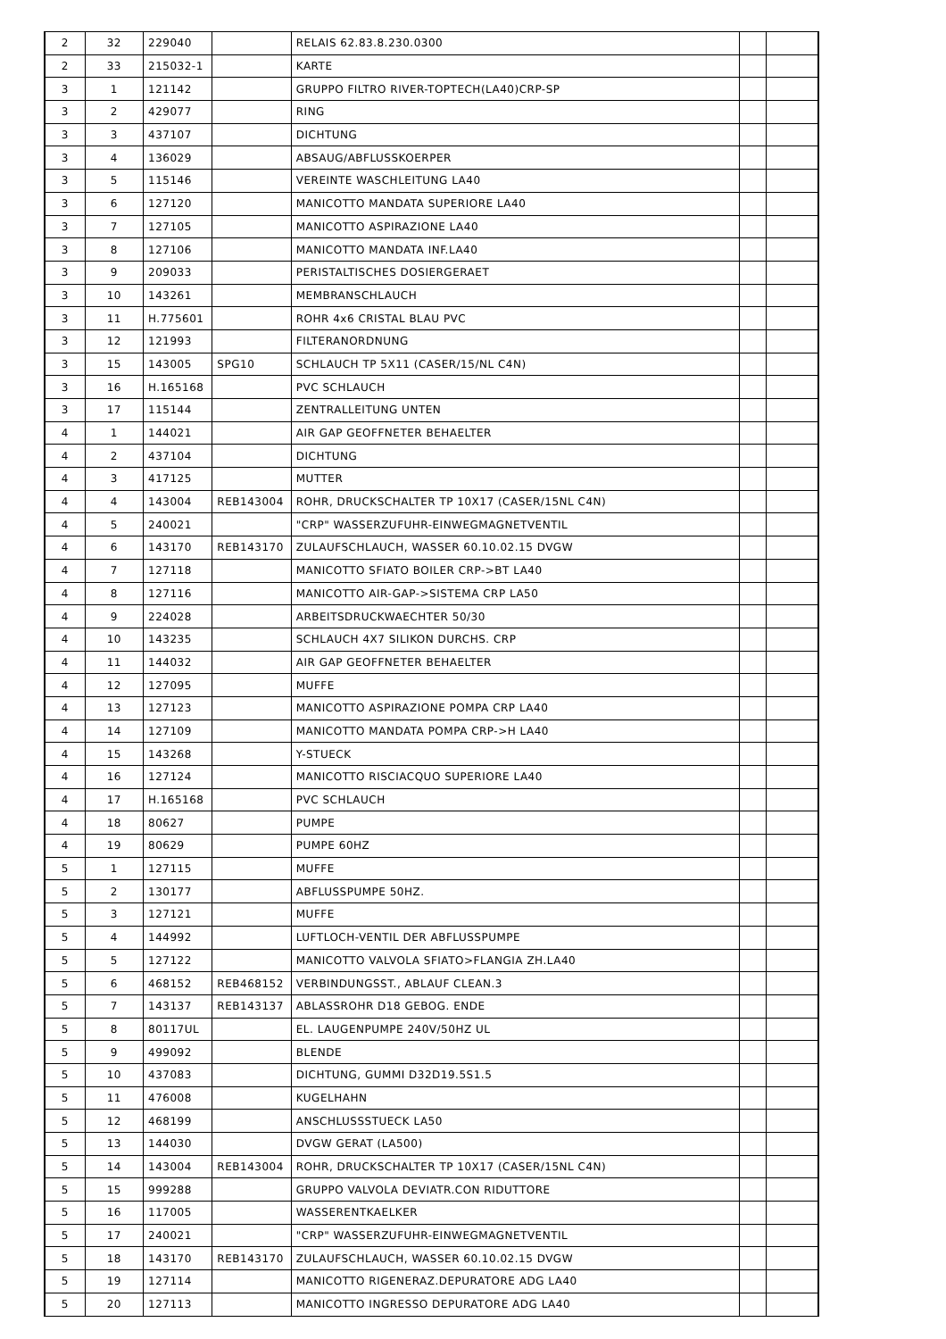| 2 | 32 | 229040 | | RELAIS 62.83.8.230.0300 | | |
| 2 | 33 | 215032-1 | | KARTE | | |
| 3 | 1 | 121142 | | GRUPPO FILTRO RIVER-TOPTECH(LA40)CRP-SP | | |
| 3 | 2 | 429077 | | RING | | |
| 3 | 3 | 437107 | | DICHTUNG | | |
| 3 | 4 | 136029 | | ABSAUG/ABFLUSSKOERPER | | |
| 3 | 5 | 115146 | | VEREINTE WASCHLEITUNG LA40 | | |
| 3 | 6 | 127120 | | MANICOTTO MANDATA SUPERIORE LA40 | | |
| 3 | 7 | 127105 | | MANICOTTO ASPIRAZIONE LA40 | | |
| 3 | 8 | 127106 | | MANICOTTO MANDATA INF.LA40 | | |
| 3 | 9 | 209033 | | PERISTALTISCHES DOSIERGERAET | | |
| 3 | 10 | 143261 | | MEMBRANSCHLAUCH | | |
| 3 | 11 | H.775601 | | ROHR 4x6 CRISTAL BLAU PVC | | |
| 3 | 12 | 121993 | | FILTERANORDNUNG | | |
| 3 | 15 | 143005 | SPG10 | SCHLAUCH TP 5X11 (CASER/15/NL C4N) | | |
| 3 | 16 | H.165168 | | PVC SCHLAUCH | | |
| 3 | 17 | 115144 | | ZENTRALLEITUNG UNTEN | | |
| 4 | 1 | 144021 | | AIR GAP GEOFFNETER BEHAELTER | | |
| 4 | 2 | 437104 | | DICHTUNG | | |
| 4 | 3 | 417125 | | MUTTER | | |
| 4 | 4 | 143004 | REB143004 | ROHR, DRUCKSCHALTER TP 10X17 (CASER/15NL C4N) | | |
| 4 | 5 | 240021 | | "CRP" WASSERZUFUHR-EINWEGMAGNETVENTIL | | |
| 4 | 6 | 143170 | REB143170 | ZULAUFSCHLAUCH, WASSER 60.10.02.15 DVGW | | |
| 4 | 7 | 127118 | | MANICOTTO SFIATO BOILER CRP->BT LA40 | | |
| 4 | 8 | 127116 | | MANICOTTO AIR-GAP->SISTEMA CRP LA50 | | |
| 4 | 9 | 224028 | | ARBEITSDRUCKWAECHTER 50/30 | | |
| 4 | 10 | 143235 | | SCHLAUCH 4X7 SILIKON DURCHS. CRP | | |
| 4 | 11 | 144032 | | AIR GAP GEOFFNETER BEHAELTER | | |
| 4 | 12 | 127095 | | MUFFE | | |
| 4 | 13 | 127123 | | MANICOTTO ASPIRAZIONE POMPA CRP LA40 | | |
| 4 | 14 | 127109 | | MANICOTTO MANDATA POMPA CRP->H LA40 | | |
| 4 | 15 | 143268 | | Y-STUECK | | |
| 4 | 16 | 127124 | | MANICOTTO RISCIACQUO SUPERIORE LA40 | | |
| 4 | 17 | H.165168 | | PVC SCHLAUCH | | |
| 4 | 18 | 80627 | | PUMPE | | |
| 4 | 19 | 80629 | | PUMPE 60HZ | | |
| 5 | 1 | 127115 | | MUFFE | | |
| 5 | 2 | 130177 | | ABFLUSSPUMPE 50HZ. | | |
| 5 | 3 | 127121 | | MUFFE | | |
| 5 | 4 | 144992 | | LUFTLOCH-VENTIL DER ABFLUSSPUMPE | | |
| 5 | 5 | 127122 | | MANICOTTO VALVOLA SFIATO>FLANGIA ZH.LA40 | | |
| 5 | 6 | 468152 | REB468152 | VERBINDUNGSST., ABLAUF CLEAN.3 | | |
| 5 | 7 | 143137 | REB143137 | ABLASSROHR D18 GEBOG. ENDE | | |
| 5 | 8 | 80117UL | | EL. LAUGENPUMPE 240V/50HZ UL | | |
| 5 | 9 | 499092 | | BLENDE | | |
| 5 | 10 | 437083 | | DICHTUNG, GUMMI D32D19.5S1.5 | | |
| 5 | 11 | 476008 | | KUGELHAHN | | |
| 5 | 12 | 468199 | | ANSCHLUSSSTUECK LA50 | | |
| 5 | 13 | 144030 | | DVGW GERAT (LA500) | | |
| 5 | 14 | 143004 | REB143004 | ROHR, DRUCKSCHALTER TP 10X17 (CASER/15NL C4N) | | |
| 5 | 15 | 999288 | | GRUPPO VALVOLA DEVIATR.CON RIDUTTORE | | |
| 5 | 16 | 117005 | | WASSERENTKAELKER | | |
| 5 | 17 | 240021 | | "CRP" WASSERZUFUHR-EINWEGMAGNETVENTIL | | |
| 5 | 18 | 143170 | REB143170 | ZULAUFSCHLAUCH, WASSER 60.10.02.15 DVGW | | |
| 5 | 19 | 127114 | | MANICOTTO RIGENERAZ.DEPURATORE ADG LA40 | | |
| 5 | 20 | 127113 | | MANICOTTO INGRESSO DEPURATORE ADG LA40 | | |